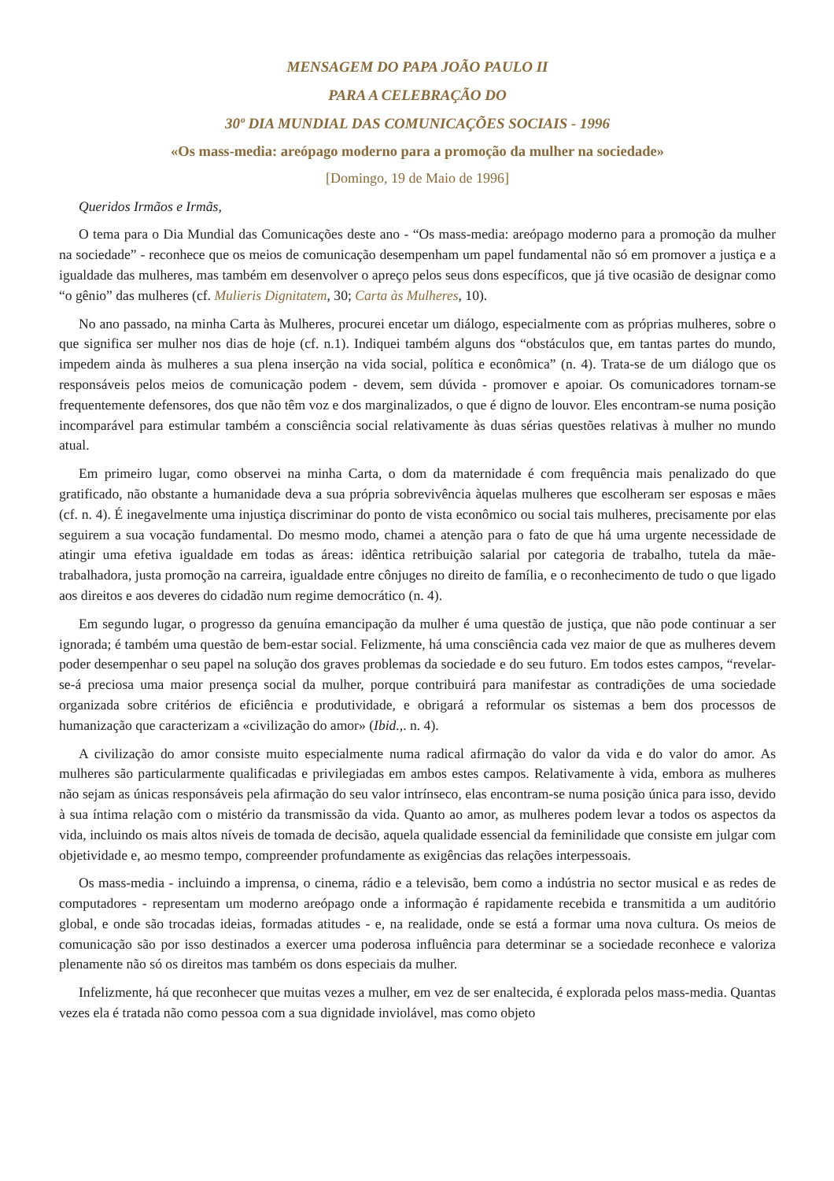MENSAGEM DO PAPA JOÃO PAULO II
PARA A CELEBRAÇÃO DO
30º DIA MUNDIAL DAS COMUNICAÇÕES SOCIAIS - 1996
«Os mass-media: areópago moderno para a promoção da mulher na sociedade»
[Domingo, 19 de Maio de 1996]
Queridos Irmãos e Irmãs,
O tema para o Dia Mundial das Comunicações deste ano - “Os mass-media: areópago moderno para a promoção da mulher na sociedade” - reconhece que os meios de comunicação desempenham um papel fundamental não só em promover a justiça e a igualdade das mulheres, mas também em desenvolver o apreço pelos seus dons específicos, que já tive ocasião de designar como “o gênio” das mulheres (cf. Mulieris Dignitatem, 30; Carta às Mulheres, 10).
No ano passado, na minha Carta às Mulheres, procurei encetar um diálogo, especialmente com as próprias mulheres, sobre o que significa ser mulher nos dias de hoje (cf. n.1). Indiquei também alguns dos “obstáculos que, em tantas partes do mundo, impedem ainda às mulheres a sua plena inserção na vida social, política e econômica” (n. 4). Trata-se de um diálogo que os responsáveis pelos meios de comunicação podem - devem, sem dúvida - promover e apoiar. Os comunicadores tornam-se frequentemente defensores, dos que não têm voz e dos marginalizados, o que é digno de louvor. Eles encontram-se numa posição incomparável para estimular também a consciência social relativamente às duas sérias questões relativas à mulher no mundo atual.
Em primeiro lugar, como observei na minha Carta, o dom da maternidade é com frequência mais penalizado do que gratificado, não obstante a humanidade deva a sua própria sobrevivência àquelas mulheres que escolheram ser esposas e mães (cf. n. 4). É inegavelmente uma injustiça discriminar do ponto de vista econômico ou social tais mulheres, precisamente por elas seguirem a sua vocação fundamental. Do mesmo modo, chamei a atenção para o fato de que há uma urgente necessidade de atingir uma efetiva igualdade em todas as áreas: idêntica retribuição salarial por categoria de trabalho, tutela da mãe-trabalhadora, justa promoção na carreira, igualdade entre cônjuges no direito de família, e o reconhecimento de tudo o que ligado aos direitos e aos deveres do cidadão num regime democrático (n. 4).
Em segundo lugar, o progresso da genuína emancipação da mulher é uma questão de justiça, que não pode continuar a ser ignorada; é também uma questão de bem-estar social. Felizmente, há uma consciência cada vez maior de que as mulheres devem poder desempenhar o seu papel na solução dos graves problemas da sociedade e do seu futuro. Em todos estes campos, “revelar-se-á preciosa uma maior presença social da mulher, porque contribuirá para manifestar as contradições de uma sociedade organizada sobre critérios de eficiência e produtividade, e obrigará a reformular os sistemas a bem dos processos de humanização que caracterizam a «civilização do amor» (Ibid.,. n. 4).
A civilização do amor consiste muito especialmente numa radical afirmação do valor da vida e do valor do amor. As mulheres são particularmente qualificadas e privilegiadas em ambos estes campos. Relativamente à vida, embora as mulheres não sejam as únicas responsáveis pela afirmação do seu valor intrínseco, elas encontram-se numa posição única para isso, devido à sua íntima relação com o mistério da transmissão da vida. Quanto ao amor, as mulheres podem levar a todos os aspectos da vida, incluindo os mais altos níveis de tomada de decisão, aquela qualidade essencial da feminilidade que consiste em julgar com objetividade e, ao mesmo tempo, compreender profundamente as exigências das relações interpessoais.
Os mass-media - incluindo a imprensa, o cinema, rádio e a televisão, bem como a indústria no sector musical e as redes de computadores - representam um moderno areópago onde a informação é rapidamente recebida e transmitida a um auditório global, e onde são trocadas ideias, formadas atitudes - e, na realidade, onde se está a formar uma nova cultura. Os meios de comunicação são por isso destinados a exercer uma poderosa influência para determinar se a sociedade reconhece e valoriza plenamente não só os direitos mas também os dons especiais da mulher.
Infelizmente, há que reconhecer que muitas vezes a mulher, em vez de ser enaltecida, é explorada pelos mass-media. Quantas vezes ela é tratada não como pessoa com a sua dignidade inviolável, mas como objeto